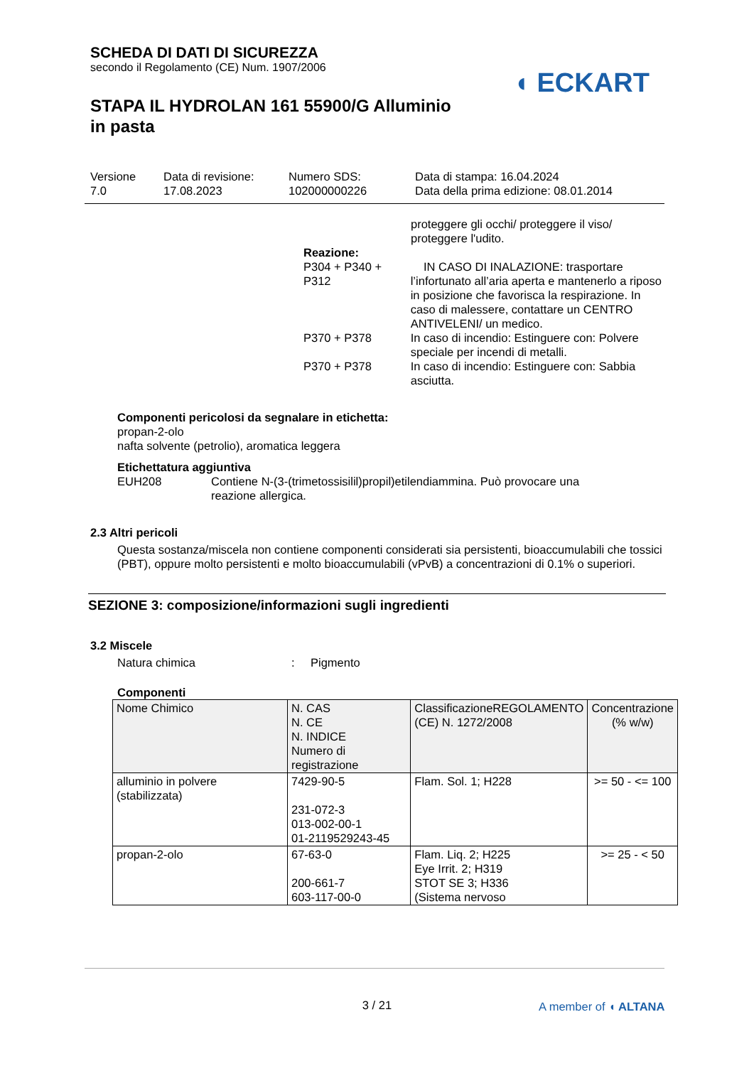SCHEDA DI DATI DI SICUREZZA
secondo il Regolamento (CE) Num. 1907/2006
STAPA IL HYDROLAN 161 55900/G Alluminio
in pasta
◖ ECKART
Versione
7.0
Data di revisione:
17.08.2023
Numero SDS:
102000000226
Data di stampa: 16.04.2024
Data della prima edizione: 08.01.2014
proteggere gli occhi/ proteggere il viso/
proteggere l'udito.
Reazione:
P304 + P340 + P312
IN CASO DI INALAZIONE: trasportare l’infortunato all’aria aperta e mantenerlo a riposo in posizione che favorisca la respirazione. In caso di malessere, contattare un CENTRO ANTIVELENI/ un medico.
P370 + P378 In caso di incendio: Estinguere con: Polvere speciale per incendi di metalli.
P370 + P378 In caso di incendio: Estinguere con: Sabbia asciutta.
Componenti pericolosi da segnalare in etichetta:
propan-2-olo
nafta solvente (petrolio), aromatica leggera
Etichettatura aggiuntiva
EUH208 Contiene N-(3-(trimetossisilil)propil)etilendiammina. Può provocare una
reazione allergica.
2.3 Altri pericoli
Questa sostanza/miscela non contiene componenti considerati sia persistenti, bioaccumulabili che tossici (PBT), oppure molto persistenti e molto bioaccumulabili (vPvB) a concentrazioni di 0.1% o superiori.
SEZIONE 3: composizione/informazioni sugli ingredienti
3.2 Miscele
Natura chimica : Pigmento
Componenti
| Nome Chimico | N. CAS N. CE N. INDICE Numero di registrazione | ClassificazioneREGOLAMENTO (CE) N. 1272/2008 | Concentrazione (% w/w) |
| alluminio in polvere (stabilizzata) | 7429-90-5 231-072-3 013-002-00-1 01-2119529243-45 | Flam. Sol. 1; H228 | >= 50 - <= 100 |
| propan-2-olo | 67-63-0 200-661-7 603-117-00-0 | Flam. Liq. 2; H225 Eye Irrit. 2; H319 STOT SE 3; H336 (Sistema nervoso | >= 25 - < 50 |
3 / 21
A member of ◖ ALTANA